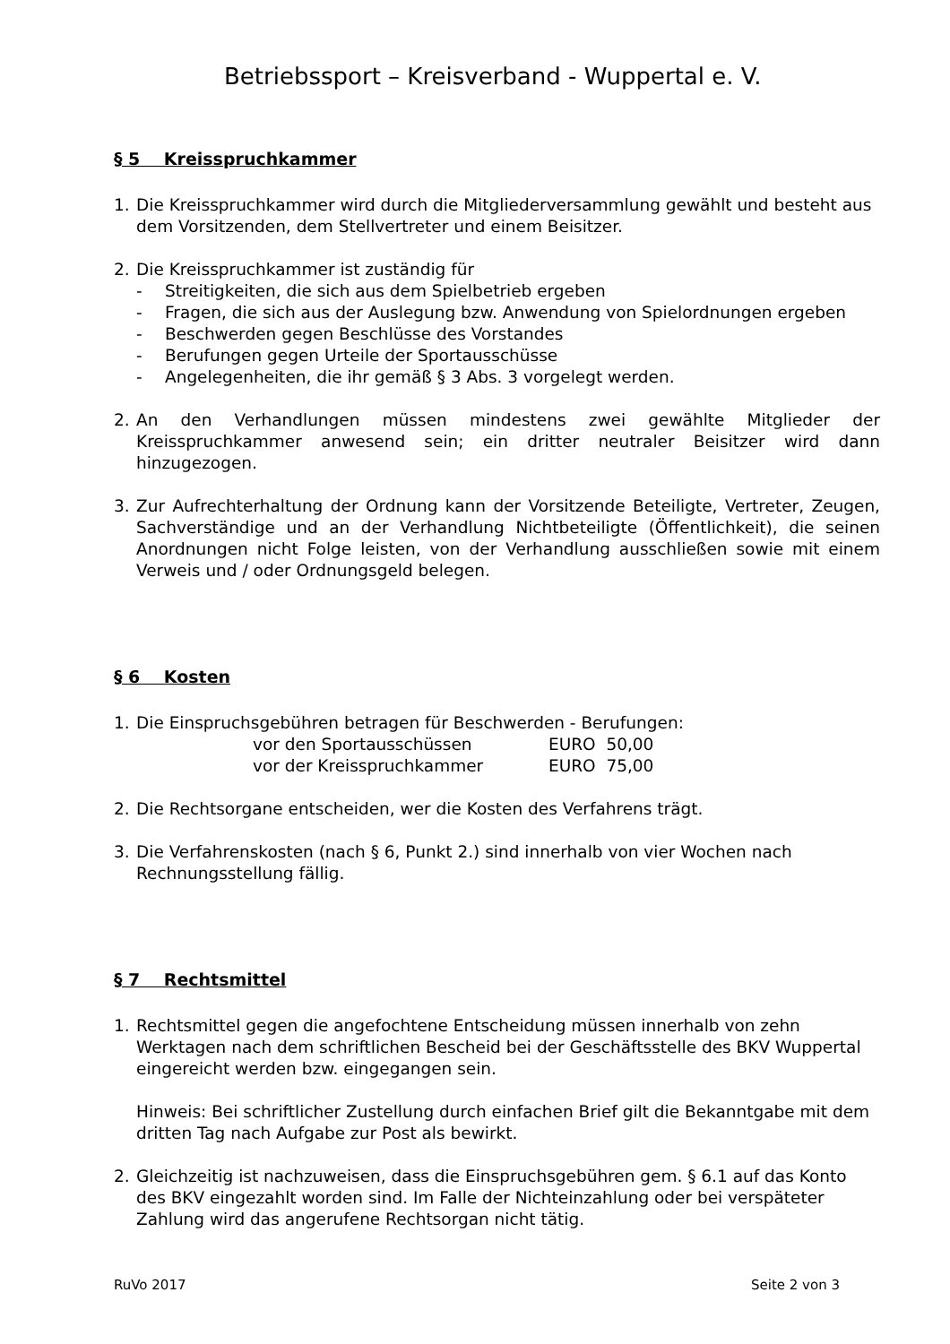Betriebssport – Kreisverband - Wuppertal e. V.
§ 5 Kreisspruchkammer
1. Die Kreisspruchkammer wird durch die Mitgliederversammlung gewählt und besteht aus dem Vorsitzenden, dem Stellvertreter und einem Beisitzer.
2. Die Kreisspruchkammer ist zuständig für
- Streitigkeiten, die sich aus dem Spielbetrieb ergeben
- Fragen, die sich aus der Auslegung bzw. Anwendung von Spielordnungen ergeben
- Beschwerden gegen Beschlüsse des Vorstandes
- Berufungen gegen Urteile der Sportausschüsse
- Angelegenheiten, die ihr gemäß § 3 Abs. 3 vorgelegt werden.
2. An den Verhandlungen müssen mindestens zwei gewählte Mitglieder der Kreisspruchkammer anwesend sein; ein dritter neutraler Beisitzer wird dann hinzugezogen.
3. Zur Aufrechterhaltung der Ordnung kann der Vorsitzende Beteiligte, Vertreter, Zeugen, Sachverständige und an der Verhandlung Nichtbeteiligte (Öffentlichkeit), die seinen Anordnungen nicht Folge leisten, von der Verhandlung ausschließen sowie mit einem Verweis und / oder Ordnungsgeld belegen.
§ 6 Kosten
1. Die Einspruchsgebühren betragen für Beschwerden - Berufungen:
vor den Sportausschüssen EURO 50,00
vor der Kreisspruchkammer EURO 75,00
2. Die Rechtsorgane entscheiden, wer die Kosten des Verfahrens trägt.
3. Die Verfahrenskosten (nach § 6, Punkt 2.) sind innerhalb von vier Wochen nach Rechnungsstellung fällig.
§ 7 Rechtsmittel
1. Rechtsmittel gegen die angefochtene Entscheidung müssen innerhalb von zehn Werktagen nach dem schriftlichen Bescheid bei der Geschäftsstelle des BKV Wuppertal eingereicht werden bzw. eingegangen sein.
Hinweis: Bei schriftlicher Zustellung durch einfachen Brief gilt die Bekanntgabe mit dem dritten Tag nach Aufgabe zur Post als bewirkt.
2. Gleichzeitig ist nachzuweisen, dass die Einspruchsgebühren gem. § 6.1 auf das Konto des BKV eingezahlt worden sind. Im Falle der Nichteinzahlung oder bei verspäteter Zahlung wird das angerufene Rechtsorgan nicht tätig.
RuVo 2017 Seite 2 von 3